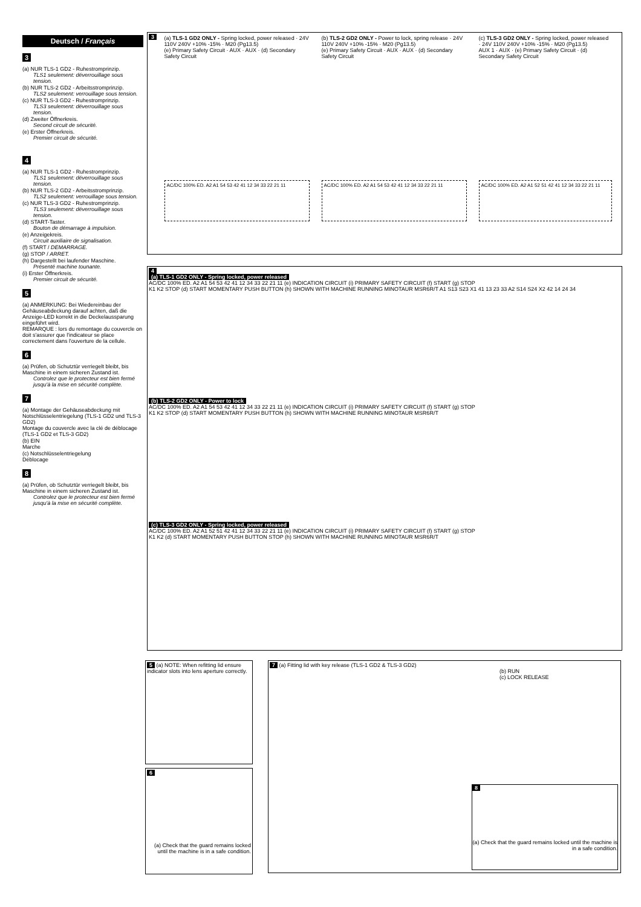Deutsch / Français
3
(a) NUR TLS-1 GD2 - Ruhestromprinzip.
TLS1 seulement: déverrouillage sous tension.
(b) NUR TLS-2 GD2 - Arbeitsstromprinzip.
TLS2 seulement: verrouillage sous tension.
(c) NUR TLS-3 GD2 - Ruhestromprinzip.
TLS3 seulement: déverrouillage sous tension.
(d) Zweiter Öffnerkreis.
Second circuit de sécurité.
(e) Erster Öffnerkreis.
Premier circuit de sécurité.
4
(a) NUR TLS-1 GD2 - Ruhestromprinzip.
TLS1 seulement: déverrouillage sous tension.
(b) NUR TLS-2 GD2 - Arbeitsstromprinzip.
TLS2 seulement: verrouillage sous tension.
(c) NUR TLS-3 GD2 - Ruhestromprinzip.
TLS3 seulement: déverrouillage sous tension.
(d) START-Taster.
Bouton de démarrage à impulsion.
(e) Anzeigekreis.
Circuit auxiliaire de signalisation.
(f) START / DEMARRAGE.
(g) STOP / ARRET.
(h) Dargestellt bei laufender Maschine.
Présenté machine tounante.
(i) Erster Öffnerkreis.
Premier circuit de sécurité.
5
(a) ANMERKUNG: Bei Wiedereinbau der Gehäuseabdeckung darauf achten, daß die Anzeige-LED korrekt in die Deckelaussparung eingeführt wird.
REMARQUE : lors du remontage du couvercle on doit s'assurer que l'indicateur se place correctement dans l'ouverture de la cellule.
6
(a) Prüfen, ob Schutztür verriegelt bleibt, bis Maschine in einem sicheren Zustand ist.
Controlez que le protecteur est bien fermé jusqu'à la mise en sécurité complète.
7
(a) Montage der Gehäuseabdeckung mit Notschlüsselentriegelung (TLS-1 GD2 und TLS-3 GD2)
Montage du couvercle avec la clé de déblocage (TLS-1 GD2 et TLS-3 GD2)
(b) EIN
Marche
(c) Notschlüsselentriegelung
Déblocage
8
(a) Prüfen, ob Schutztür verriegelt bleibt, bis Maschine in einem sicheren Zustand ist.
Controlez que le protecteur est bien fermé jusqu'à la mise en sécurité complète.
3
(a) TLS-1 GD2 ONLY - Spring locked, power released · 24V 110V 240V +10% -15% · M20 (Pg13.5)
(e) Primary Safety Circuit · AUX · AUX · (d) Secondary Safety Circuit
AC/DC 100% ED. A2 A1 54 53 42 41 12 34 33 22 21 11
(b) TLS-2 GD2 ONLY - Power to lock, spring release · 24V 110V 240V +10% -15% · M20 (Pg13.5)
(e) Primary Safety Circuit · AUX · AUX · (d) Secondary Safety Circuit
AC/DC 100% ED. A2 A1 54 53 42 41 12 34 33 22 21 11
(c) TLS-3 GD2 ONLY - Spring locked, power released · 24V 110V 240V +10% -15% · M20 (Pg13.5)
AUX 1 · AUX · (e) Primary Safety Circuit · (d) Secondary Safety Circuit
AC/DC 100% ED. A2 A1 52 51 42 41 12 34 33 22 21 11
4
(a) TLS-1 GD2 ONLY - Spring locked, power released
AC/DC 100% ED. A2 A1 54 53 42 41 12 34 33 22 21 11 (e) INDICATION CIRCUIT (i) PRIMARY SAFETY CIRCUIT (f) START (g) STOP
K1 K2 STOP (d) START MOMENTARY PUSH BUTTON (h) SHOWN WITH MACHINE RUNNING MINOTAUR MSR6R/T A1 S13 S23 X1 41 13 23 33 A2 S14 S24 X2 42 14 24 34
(b) TLS-2 GD2 ONLY - Power to lock
AC/DC 100% ED. A2 A1 54 53 42 41 12 34 33 22 21 11 (e) INDICATION CIRCUIT (i) PRIMARY SAFETY CIRCUIT (f) START (g) STOP
K1 K2 STOP (d) START MOMENTARY PUSH BUTTON (h) SHOWN WITH MACHINE RUNNING MINOTAUR MSR6R/T
(c) TLS-3 GD2 ONLY - Spring locked, power released
AC/DC 100% ED. A2 A1 52 51 42 41 12 34 33 22 21 11 (e) INDICATION CIRCUIT (i) PRIMARY SAFETY CIRCUIT (f) START (g) STOP
K1 K2 (d) START MOMENTARY PUSH BUTTON STOP (h) SHOWN WITH MACHINE RUNNING MINOTAUR MSR6R/T
5 (a) NOTE: When refitting lid ensure indicator slots into lens aperture correctly.
6
(a) Check that the guard remains locked until the machine is in a safe condition.
7 (a) Fitting lid with key release (TLS-1 GD2 & TLS-3 GD2)
(b) RUN
(c) LOCK RELEASE
8
(a) Check that the guard remains locked until the machine is in a safe condition.